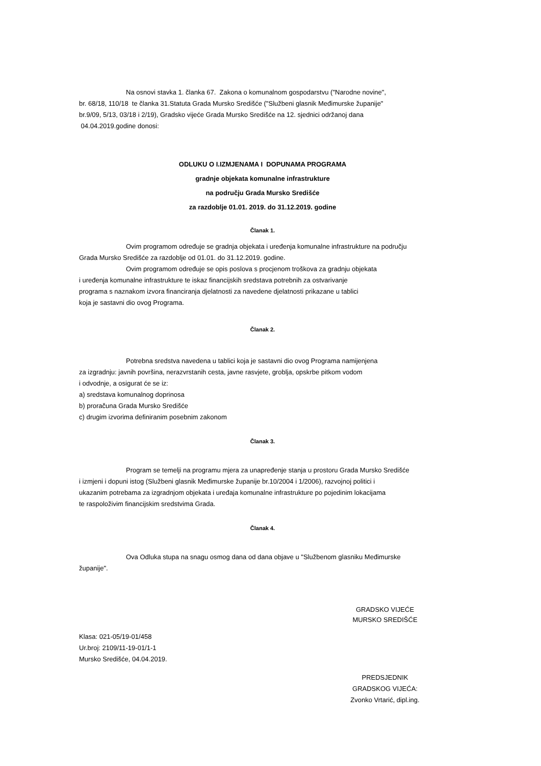Na osnovi stavka 1. članka 67. Zakona o komunalnom gospodarstvu ("Narodne novine",
br. 68/18, 110/18 te članka 31.Statuta Grada Mursko Središće ("Službeni glasnik Međimurske županije"
br.9/09, 5/13, 03/18 i 2/19), Gradsko vijeće Grada Mursko Središće na 12. sjednici održanoj dana
04.04.2019.godine donosi:
ODLUKU O I.IZMJENAMA I DOPUNAMA PROGRAMA
gradnje objekata komunalne infrastrukture
na području Grada Mursko Središće
za razdoblje 01.01. 2019. do 31.12.2019. godine
Članak 1.
Ovim programom određuje se gradnja objekata i uređenja komunalne infrastrukture na području
Grada Mursko Središće za razdoblje od 01.01. do 31.12.2019. godine.
Ovim programom određuje se opis poslova s procjenom troškova za gradnju objekata
i uređenja komunalne infrastrukture te iskaz financijskih sredstava potrebnih za ostvarivanje
programa s naznakom izvora financiranja djelatnosti za navedene djelatnosti prikazane u tablici
koja je sastavni dio ovog Programa.
Članak 2.
Potrebna sredstva navedena u tablici koja je sastavni dio ovog Programa namijenjena
za izgradnju: javnih površina, nerazvrstanih cesta, javne rasvjete, groblja, opskrbe pitkom vodom
i odvodnje, a osigurat će se iz:
a) sredstava komunalnog doprinosa
b) proračuna Grada Mursko Središće
c) drugim izvorima definiranim posebnim zakonom
Članak 3.
Program se temelji na programu mjera za unapređenje stanja u prostoru Grada Mursko Središće
i izmjeni i dopuni istog (Službeni glasnik Međimurske županije br.10/2004 i 1/2006), razvojnoj politici i
ukazanim potrebama za izgradnjom objekata i uređaja komunalne infrastrukture po pojedinim lokacijama
te raspoloživim financijskim sredstvima Grada.
Članak 4.
Ova Odluka stupa na snagu osmog dana od dana objave u "Službenom glasniku Međimurske
županije".
GRADSKO VIJEĆE
MURSKO SREDIŠĆE
Klasa: 021-05/19-01/458
Ur.broj: 2109/11-19-01/1-1
Mursko Središće, 04.04.2019.
PREDSJEDNIK
GRADSKOG VIJEĆA:
Zvonko Vrtarić, dipl.ing.